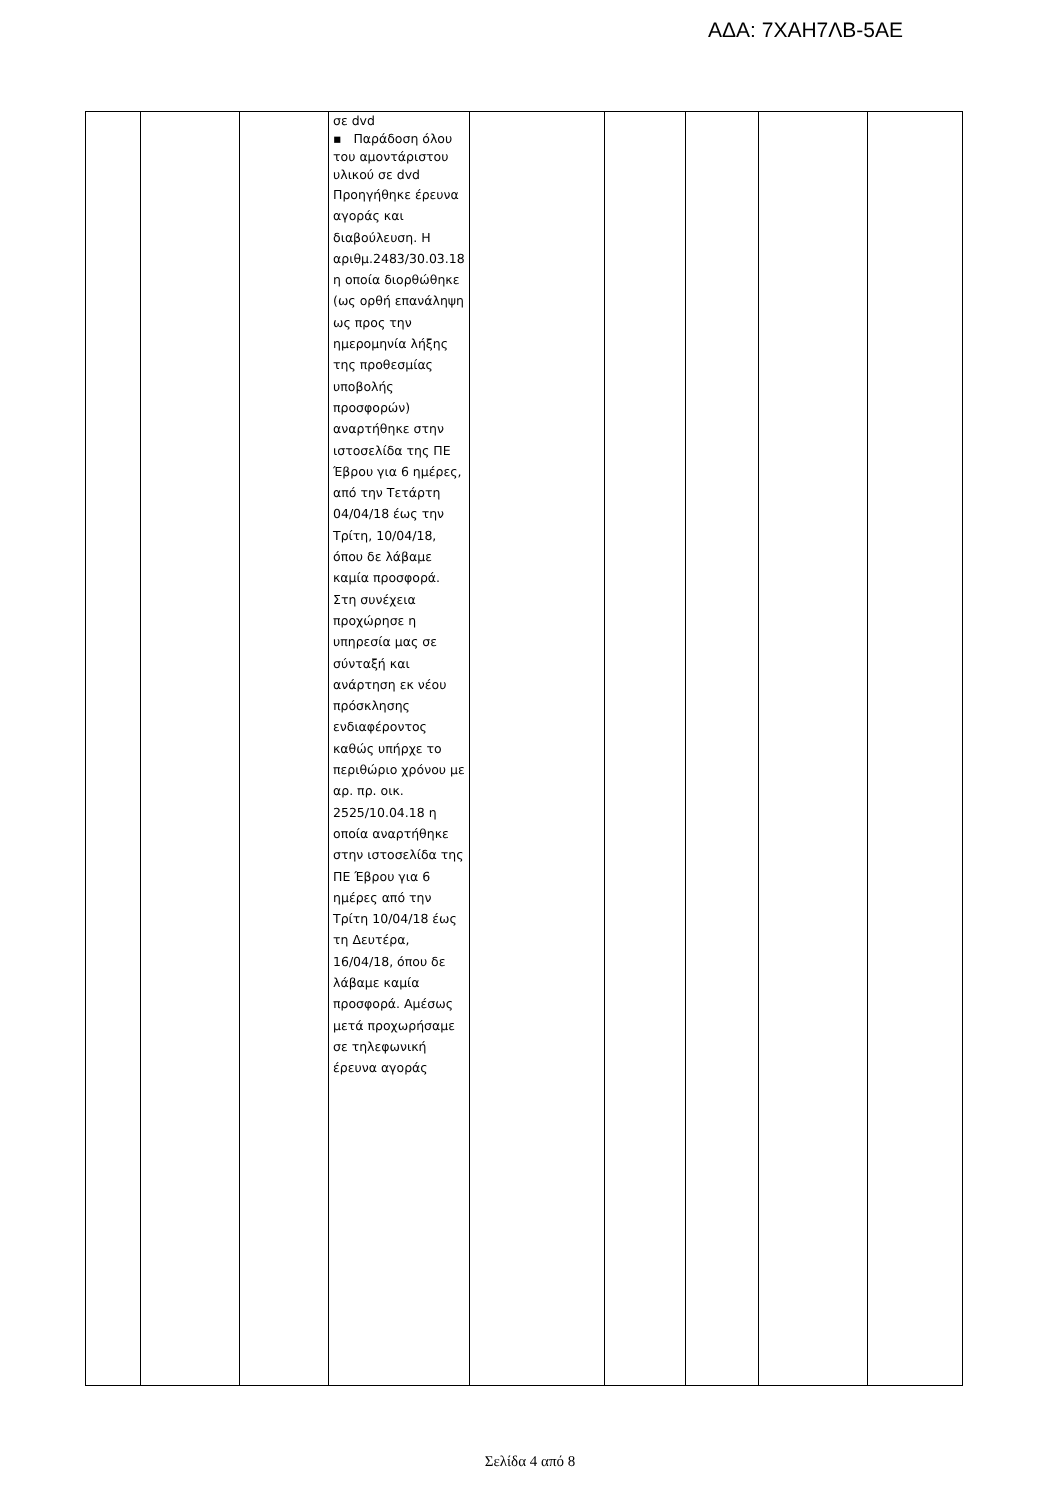ΑΔΑ: 7ΧΑΗ7ΛΒ-5ΑΕ
| | | | σε dvd ▪ Παράδοση όλου του αμοντάριστου υλικού σε dvd Προηγήθηκε έρευνα αγοράς και διαβούλευση. Η αριθμ.2483/30.03.18 η οποία διορθώθηκε (ως ορθή επανάληψη ως προς την ημερομηνία λήξης της προθεσμίας υποβολής προσφορών) αναρτήθηκε στην ιστοσελίδα της ΠΕ Έβρου για 6 ημέρες, από την Τετάρτη 04/04/18 έως την Τρίτη, 10/04/18, όπου δε λάβαμε καμία προσφορά. Στη συνέχεια προχώρησε η υπηρεσία μας σε σύνταξή και ανάρτηση εκ νέου πρόσκλησης ενδιαφέροντος καθώς υπήρχε το περιθώριο χρόνου με αρ. πρ. οικ. 2525/10.04.18 η οποία αναρτήθηκε στην ιστοσελίδα της ΠΕ Έβρου για 6 ημέρες από την Τρίτη 10/04/18 έως τη Δευτέρα, 16/04/18, όπου δε λάβαμε καμία προσφορά. Αμέσως μετά προχωρήσαμε σε τηλεφωνική έρευνα αγοράς | | | | | |
Σελίδα 4 από 8